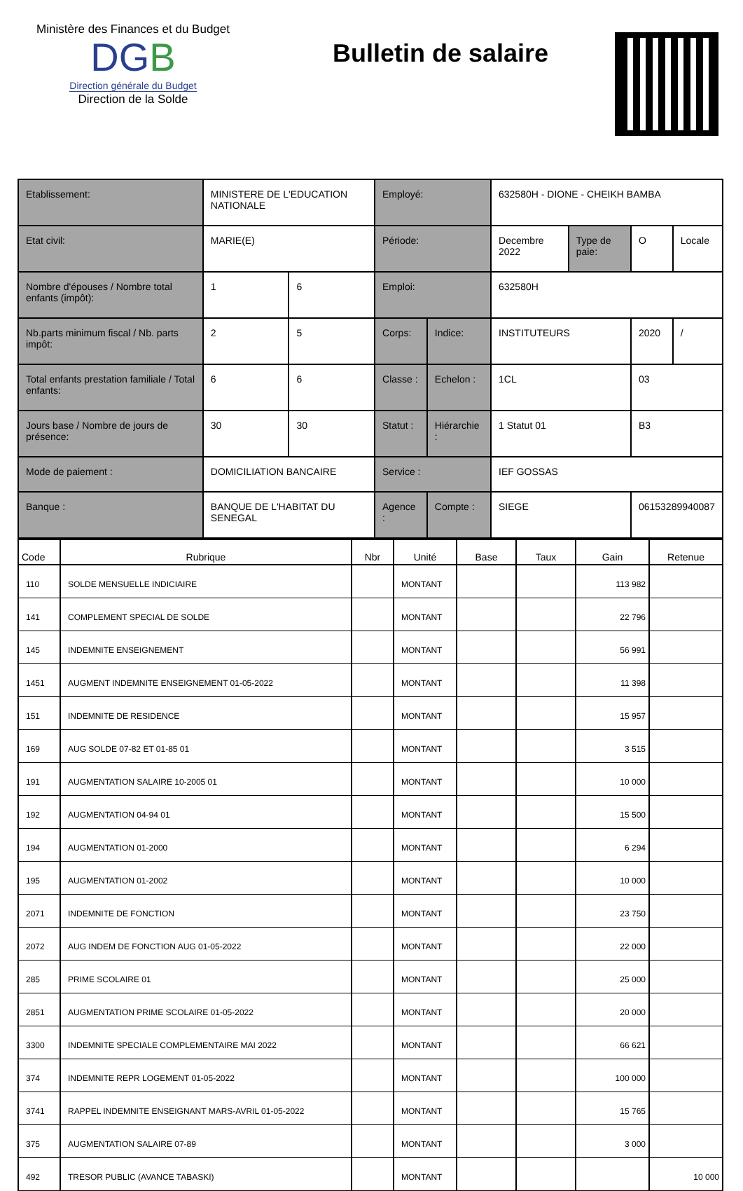Ministère des Finances et du Budget
DGB
Direction générale du Budget
Direction de la Solde
Bulletin de salaire
| Etablissement: | | MINISTERE DE L'EDUCATION NATIONALE | | Employé: | | 632580H - DIONE - CHEIKH BAMBA | | | |
| Etat civil: | | MARIE(E) | | Période: | | Decembre 2022 | Type de paie: | O | Locale |
| Nombre d'épouses / Nombre total enfants (impôt): | | 1 | 6 | Emploi: | | 632580H | | | |
| Nb.parts minimum fiscal / Nb. parts impôt: | | 2 | 5 | Corps: | Indice: | INSTITUTEURS | | 2020 | / |
| Total enfants prestation familiale / Total enfants: | | 6 | 6 | Classe : | Echelon : | 1CL | | 03 | |
| Jours base / Nombre de jours de présence: | | 30 | 30 | Statut : | Hiérarchie : | 1 Statut 01 | | B3 | |
| Mode de paiement : | DOMICILIATION BANCAIRE | | | Service : | | IEF GOSSAS | | | |
| Banque : | BANQUE DE L'HABITAT DU SENEGAL | | | Agence : | Compte : | SIEGE | | 06153289940087 | |
| Code | Rubrique | Nbr | Unité | Base | Taux | Gain | Retenue |
| --- | --- | --- | --- | --- | --- | --- | --- |
| 110 | SOLDE MENSUELLE INDICIAIRE | | MONTANT | | | 113 982 | |
| 141 | COMPLEMENT SPECIAL DE SOLDE | | MONTANT | | | 22 796 | |
| 145 | INDEMNITE ENSEIGNEMENT | | MONTANT | | | 56 991 | |
| 1451 | AUGMENT INDEMNITE ENSEIGNEMENT 01-05-2022 | | MONTANT | | | 11 398 | |
| 151 | INDEMNITE DE RESIDENCE | | MONTANT | | | 15 957 | |
| 169 | AUG SOLDE 07-82 ET 01-85 01 | | MONTANT | | | 3 515 | |
| 191 | AUGMENTATION SALAIRE 10-2005 01 | | MONTANT | | | 10 000 | |
| 192 | AUGMENTATION 04-94 01 | | MONTANT | | | 15 500 | |
| 194 | AUGMENTATION 01-2000 | | MONTANT | | | 6 294 | |
| 195 | AUGMENTATION 01-2002 | | MONTANT | | | 10 000 | |
| 2071 | INDEMNITE DE FONCTION | | MONTANT | | | 23 750 | |
| 2072 | AUG INDEM DE FONCTION AUG 01-05-2022 | | MONTANT | | | 22 000 | |
| 285 | PRIME SCOLAIRE 01 | | MONTANT | | | 25 000 | |
| 2851 | AUGMENTATION PRIME SCOLAIRE 01-05-2022 | | MONTANT | | | 20 000 | |
| 3300 | INDEMNITE SPECIALE COMPLEMENTAIRE MAI 2022 | | MONTANT | | | 66 621 | |
| 374 | INDEMNITE REPR LOGEMENT 01-05-2022 | | MONTANT | | | 100 000 | |
| 3741 | RAPPEL INDEMNITE ENSEIGNANT MARS-AVRIL 01-05-2022 | | MONTANT | | | 15 765 | |
| 375 | AUGMENTATION SALAIRE 07-89 | | MONTANT | | | 3 000 | |
| 492 | TRESOR PUBLIC (AVANCE TABASKI) | | MONTANT | | | | 10 000 |